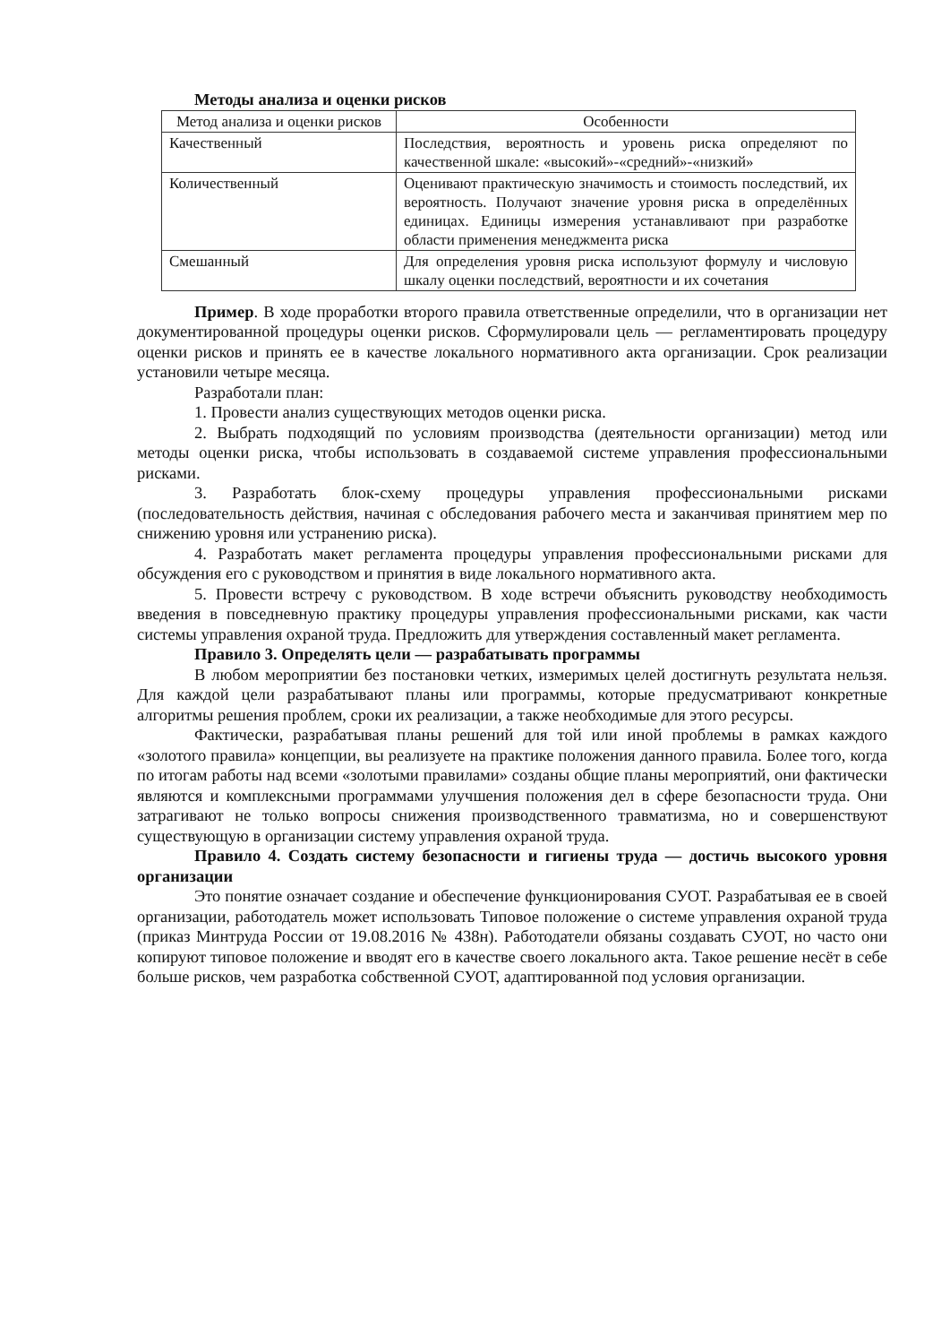Методы анализа и оценки рисков
| Метод анализа и оценки рисков | Особенности |
| --- | --- |
| Качественный | Последствия, вероятность и уровень риска определяют по качественной шкале: «высокий»-«средний»-«низкий» |
| Количественный | Оценивают практическую значимость и стоимость последствий, их вероятность. Получают значение уровня риска в определённых единицах. Единицы измерения устанавливают при разработке области применения менеджмента риска |
| Смешанный | Для определения уровня риска используют формулу и числовую шкалу оценки последствий, вероятности и их сочетания |
Пример. В ходе проработки второго правила ответственные определили, что в организации нет документированной процедуры оценки рисков. Сформулировали цель — регламентировать процедуру оценки рисков и принять ее в качестве локального нормативного акта организации. Срок реализации установили четыре месяца.
Разработали план:
1. Провести анализ существующих методов оценки риска.
2. Выбрать подходящий по условиям производства (деятельности организации) метод или методы оценки риска, чтобы использовать в создаваемой системе управления профессиональными рисками.
3. Разработать блок-схему процедуры управления профессиональными рисками (последовательность действия, начиная с обследования рабочего места и заканчивая принятием мер по снижению уровня или устранению риска).
4. Разработать макет регламента процедуры управления профессиональными рисками для обсуждения его с руководством и принятия в виде локального нормативного акта.
5. Провести встречу с руководством. В ходе встречи объяснить руководству необходимость введения в повседневную практику процедуры управления профессиональными рисками, как части системы управления охраной труда. Предложить для утверждения составленный макет регламента.
Правило 3. Определять цели — разрабатывать программы
В любом мероприятии без постановки четких, измеримых целей достигнуть результата нельзя. Для каждой цели разрабатывают планы или программы, которые предусматривают конкретные алгоритмы решения проблем, сроки их реализации, а также необходимые для этого ресурсы.
Фактически, разрабатывая планы решений для той или иной проблемы в рамках каждого «золотого правила» концепции, вы реализуете на практике положения данного правила. Более того, когда по итогам работы над всеми «золотыми правилами» созданы общие планы мероприятий, они фактически являются и комплексными программами улучшения положения дел в сфере безопасности труда. Они затрагивают не только вопросы снижения производственного травматизма, но и совершенствуют существующую в организации систему управления охраной труда.
Правило 4. Создать систему безопасности и гигиены труда — достичь высокого уровня организации
Это понятие означает создание и обеспечение функционирования СУОТ. Разрабатывая ее в своей организации, работодатель может использовать Типовое положение о системе управления охраной труда (приказ Минтруда России от 19.08.2016 № 438н). Работодатели обязаны создавать СУОТ, но часто они копируют типовое положение и вводят его в качестве своего локального акта. Такое решение несёт в себе больше рисков, чем разработка собственной СУОТ, адаптированной под условия организации.